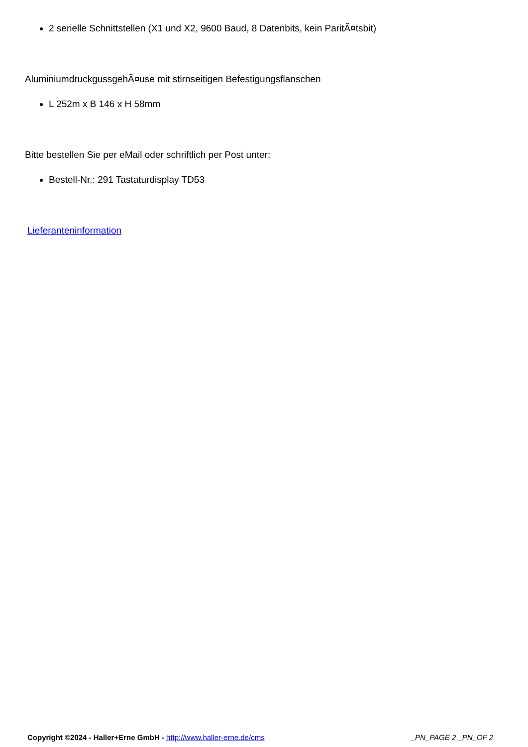2 serielle Schnittstellen (X1 und X2, 9600 Baud, 8 Datenbits, kein ParitÃ¤tsbit)
AluminiumdruckgussgehÃ¤use mit stirnseitigen Befestigungsflanschen
L 252m x B 146 x H 58mm
Bitte bestellen Sie per eMail oder schriftlich per Post unter:
Bestell-Nr.: 291 Tastaturdisplay TD53
Lieferanteninformation
Copyright ©2024 - Haller+Erne GmbH - http://www.haller-erne.de/cms _PN_PAGE 2 _PN_OF 2